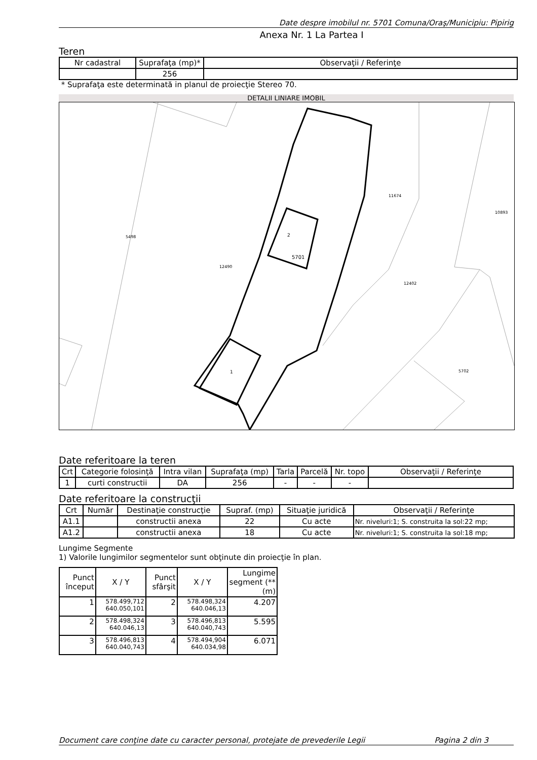Date despre imobilul nr. 5701 Comuna/Oraş/Municipiu: Pipirig
Anexa Nr. 1 La Partea I
Teren
| Nr cadastral | Suprafaţa (mp)* | Observaţii / Referinţe |
| | 256 | |
* Suprafaţa este determinată in planul de proiecţie Stereo 70.
DETALII LINIARE IMOBIL
2
5701
1
5498
12490
11674
10893
12402
5702
Date referitoare la teren
| Crt | Categorie folosinţă | Intra vilan | Suprafaţa (mp) | Tarla | Parcelă | Nr. topo | Observaţii / Referinţe |
| 1 | curti constructii | DA | 256 | - | - | - | |
Date referitoare la construcţii
| Crt | Număr | Destinaţie construcţie | Supraf. (mp) | Situaţie juridică | Observaţii / Referinţe |
| A1.1 | | constructii anexa | 22 | Cu acte | Nr. niveluri:1; S. construita la sol:22 mp; |
| A1.2 | | constructii anexa | 18 | Cu acte | Nr. niveluri:1; S. construita la sol:18 mp; |
Lungime Segmente
1) Valorile lungimilor segmentelor sunt obţinute din proiecţie în plan.
| Punct început | X / Y | Punct sfârşit | X / Y | Lungime segment (** (m) |
| 1 | 578.499,712 640.050,101 | 2 | 578.498,324 640.046,13 | 4.207 |
| 2 | 578.498,324 640.046,13 | 3 | 578.496,813 640.040,743 | 5.595 |
| 3 | 578.496,813 640.040,743 | 4 | 578.494,904 640.034,98 | 6.071 |
Document care conţine date cu caracter personal, protejate de prevederile Legii Pagina 2 din 3